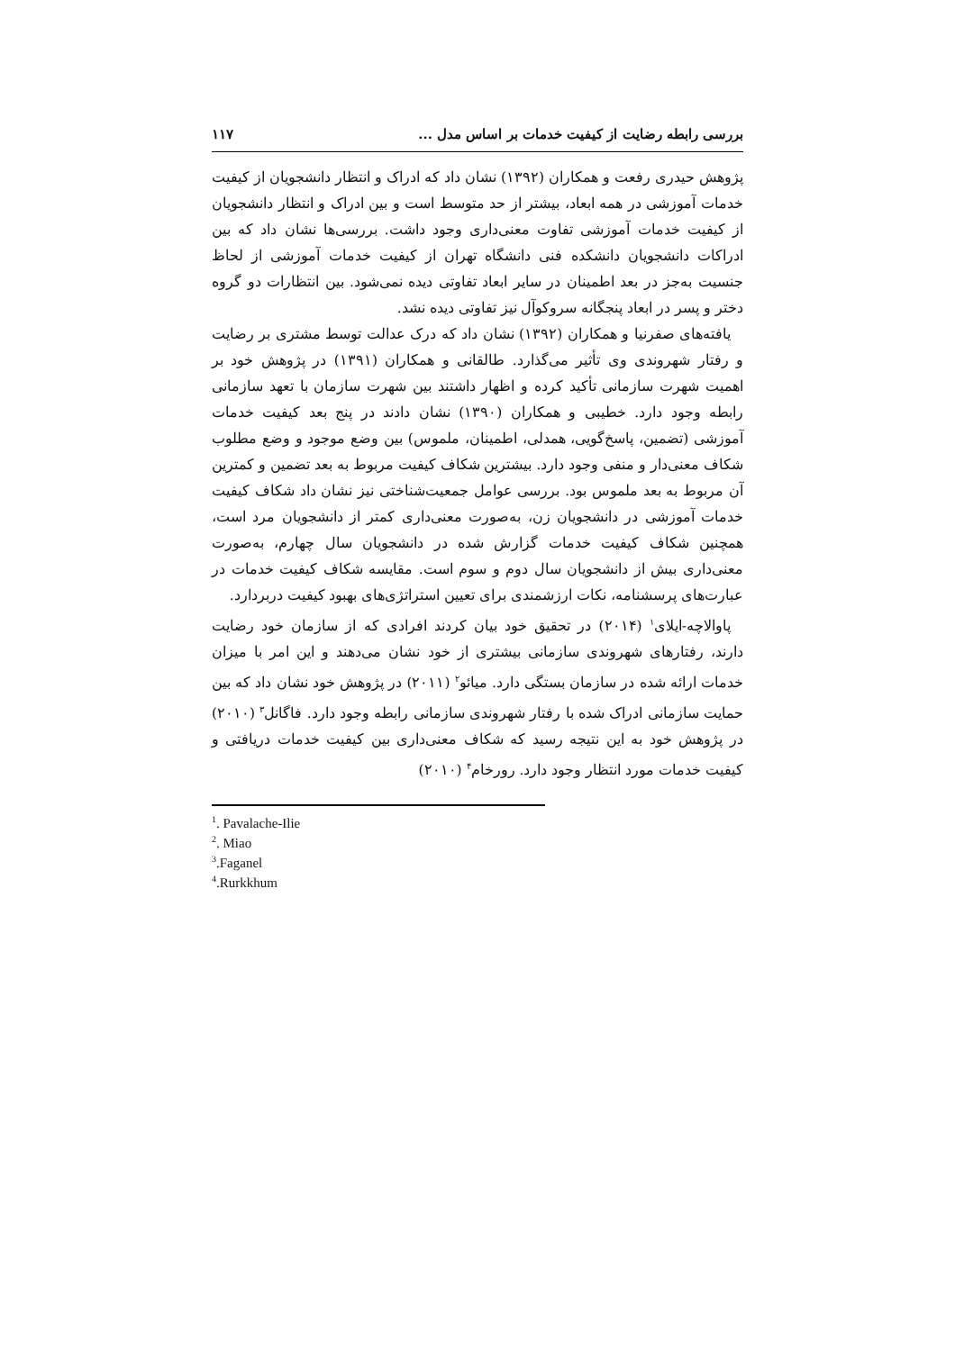بررسی رابطه رضایت از کیفیت خدمات بر اساس مدل ... ۱۱۷
پژوهش حیدری رفعت و همکاران (۱۳۹۲) نشان داد که ادراک و انتظار دانشجویان از کیفیت خدمات آموزشی در همه ابعاد، بیشتر از حد متوسط است و بین ادراک و انتظار دانشجویان از کیفیت خدمات آموزشی تفاوت معنی‌داری وجود داشت. بررسی‌ها نشان داد که بین ادراکات دانشجویان دانشکده فنی دانشگاه تهران از کیفیت خدمات آموزشی از لحاظ جنسیت به‌جز در بعد اطمینان در سایر ابعاد تفاوتی دیده نمی‌شود. بین انتظارات دو گروه دختر و پسر در ابعاد پنجگانه سروکوآل نیز تفاوتی دیده نشد.
یافته‌های صفرنیا و همکاران (۱۳۹۲) نشان داد که درک عدالت توسط مشتری بر رضایت و رفتار شهروندی وی تأثیر می‌گذارد. طالقانی و همکاران (۱۳۹۱) در پژوهش خود بر اهمیت شهرت سازمانی تأکید کرده و اظهار داشتند بین شهرت سازمان با تعهد سازمانی رابطه وجود دارد. خطیبی و همکاران (۱۳۹۰) نشان دادند در پنج بعد کیفیت خدمات آموزشی (تضمین، پاسخ‌گویی، همدلی، اطمینان، ملموس) بین وضع موجود و وضع مطلوب شکاف معنی‌دار و منفی وجود دارد. بیشترین شکاف کیفیت مربوط به بعد تضمین و کمترین آن مربوط به بعد ملموس بود. بررسی عوامل جمعیت‌شناختی نیز نشان داد شکاف کیفیت خدمات آموزشی در دانشجویان زن، به‌صورت معنی‌داری کمتر از دانشجویان مرد است، همچنین شکاف کیفیت خدمات گزارش شده در دانشجویان سال چهارم، به‌صورت معنی‌داری بیش از دانشجویان سال دوم و سوم است. مقایسه شکاف کیفیت خدمات در عبارت‌های پرسشنامه، نکات ارزشمندی برای تعیین استراتژی‌های بهبود کیفیت دربردارد.
پاوالاچه-ایلای<sup>۱</sup> (۲۰۱۴) در تحقیق خود بیان کردند افرادی که از سازمان خود رضایت دارند، رفتارهای شهروندی سازمانی بیشتری از خود نشان می‌دهند و این امر با میزان خدمات ارائه شده در سازمان بستگی دارد. میائو<sup>۲</sup> (۲۰۱۱) در پژوهش خود نشان داد که بین حمایت سازمانی ادراک شده با رفتار شهروندی سازمانی رابطه وجود دارد. فاگانل<sup>۳</sup> (۲۰۱۰) در پژوهش خود به این نتیجه رسید که شکاف معنی‌داری بین کیفیت خدمات دریافتی و کیفیت خدمات مورد انتظار وجود دارد. رورخام<sup>۴</sup> (۲۰۱۰)
<sup>1</sup>. Pavalache-Ilie
<sup>2</sup>. Miao
<sup>3</sup>.Faganel
<sup>4</sup>.Rurkkhum